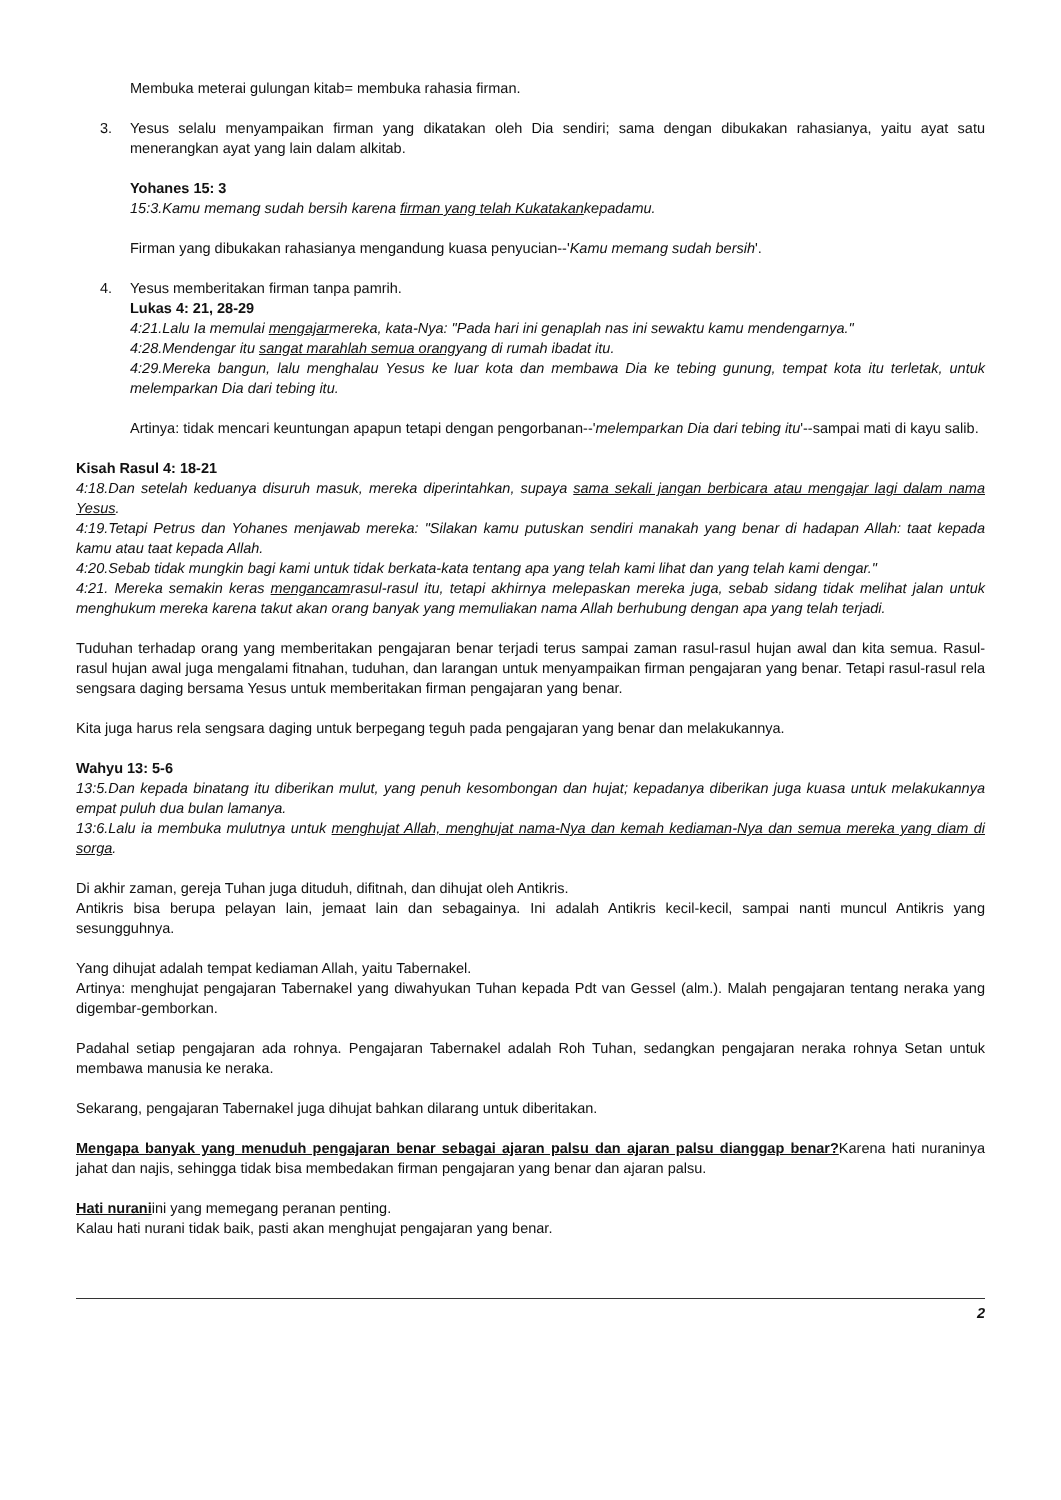Membuka meterai gulungan kitab= membuka rahasia firman.
3. Yesus selalu menyampaikan firman yang dikatakan oleh Dia sendiri; sama dengan dibukakan rahasianya, yaitu ayat satu menerangkan ayat yang lain dalam alkitab.
Yohanes 15: 3
15:3.Kamu memang sudah bersih karena firman yang telah Kukatakankepadamu.
Firman yang dibukakan rahasianya mengandung kuasa penyucian--'Kamu memang sudah bersih'.
4. Yesus memberitakan firman tanpa pamrih.
Lukas 4: 21, 28-29
4:21.Lalu Ia memulai mengajarmereka, kata-Nya: "Pada hari ini genaplah nas ini sewaktu kamu mendengarnya."
4:28.Mendengar itu sangat marahlah semua orangyang di rumah ibadat itu.
4:29.Mereka bangun, lalu menghalau Yesus ke luar kota dan membawa Dia ke tebing gunung, tempat kota itu terletak, untuk melemparkan Dia dari tebing itu.
Artinya: tidak mencari keuntungan apapun tetapi dengan pengorbanan--'melemparkan Dia dari tebing itu'--sampai mati di kayu salib.
Kisah Rasul 4: 18-21
4:18.Dan setelah keduanya disuruh masuk, mereka diperintahkan, supaya sama sekali jangan berbicara atau mengajar lagi dalam nama Yesus.
4:19.Tetapi Petrus dan Yohanes menjawab mereka: "Silakan kamu putuskan sendiri manakah yang benar di hadapan Allah: taat kepada kamu atau taat kepada Allah.
4:20.Sebab tidak mungkin bagi kami untuk tidak berkata-kata tentang apa yang telah kami lihat dan yang telah kami dengar."
4:21. Mereka semakin keras mengancamrasul-rasul itu, tetapi akhirnya melepaskan mereka juga, sebab sidang tidak melihat jalan untuk menghukum mereka karena takut akan orang banyak yang memuliakan nama Allah berhubung dengan apa yang telah terjadi.
Tuduhan terhadap orang yang memberitakan pengajaran benar terjadi terus sampai zaman rasul-rasul hujan awal dan kita semua. Rasul-rasul hujan awal juga mengalami fitnahan, tuduhan, dan larangan untuk menyampaikan firman pengajaran yang benar. Tetapi rasul-rasul rela sengsara daging bersama Yesus untuk memberitakan firman pengajaran yang benar.
Kita juga harus rela sengsara daging untuk berpegang teguh pada pengajaran yang benar dan melakukannya.
Wahyu 13: 5-6
13:5.Dan kepada binatang itu diberikan mulut, yang penuh kesombongan dan hujat; kepadanya diberikan juga kuasa untuk melakukannya empat puluh dua bulan lamanya.
13:6.Lalu ia membuka mulutnya untuk menghujat Allah, menghujat nama-Nya dan kemah kediaman-Nya dan semua mereka yang diam di sorga.
Di akhir zaman, gereja Tuhan juga dituduh, difitnah, dan dihujat oleh Antikris.
Antikris bisa berupa pelayan lain, jemaat lain dan sebagainya. Ini adalah Antikris kecil-kecil, sampai nanti muncul Antikris yang sesungguhnya.
Yang dihujat adalah tempat kediaman Allah, yaitu Tabernakel.
Artinya: menghujat pengajaran Tabernakel yang diwahyukan Tuhan kepada Pdt van Gessel (alm.). Malah pengajaran tentang neraka yang digembar-gemborkan.
Padahal setiap pengajaran ada rohnya. Pengajaran Tabernakel adalah Roh Tuhan, sedangkan pengajaran neraka rohnya Setan untuk membawa manusia ke neraka.
Sekarang, pengajaran Tabernakel juga dihujat bahkan dilarang untuk diberitakan.
Mengapa banyak yang menuduh pengajaran benar sebagai ajaran palsu dan ajaran palsu dianggap benar?Karena hati nuraninya jahat dan najis, sehingga tidak bisa membedakan firman pengajaran yang benar dan ajaran palsu.
Hati nuraniini yang memegang peranan penting.
Kalau hati nurani tidak baik, pasti akan menghujat pengajaran yang benar.
2